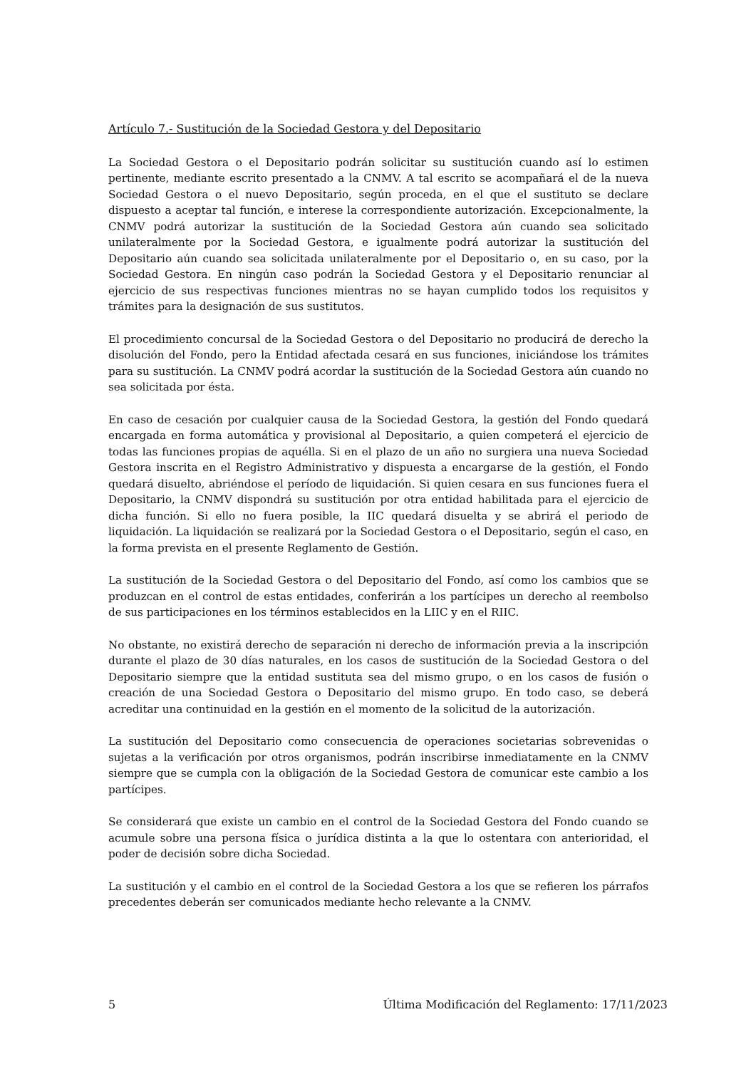Artículo 7.- Sustitución de la Sociedad Gestora y del Depositario
La Sociedad Gestora o el Depositario podrán solicitar su sustitución cuando así lo estimen pertinente, mediante escrito presentado a la CNMV. A tal escrito se acompañará el de la nueva Sociedad Gestora o el nuevo Depositario, según proceda, en el que el sustituto se declare dispuesto a aceptar tal función, e interese la correspondiente autorización. Excepcionalmente, la CNMV podrá autorizar la sustitución de la Sociedad Gestora aún cuando sea solicitado unilateralmente por la Sociedad Gestora, e igualmente podrá autorizar la sustitución del Depositario aún cuando sea solicitada unilateralmente por el Depositario o, en su caso, por la Sociedad Gestora. En ningún caso podrán la Sociedad Gestora y el Depositario renunciar al ejercicio de sus respectivas funciones mientras no se hayan cumplido todos los requisitos y trámites para la designación de sus sustitutos.
El procedimiento concursal de la Sociedad Gestora o del Depositario no producirá de derecho la disolución del Fondo, pero la Entidad afectada cesará en sus funciones, iniciándose los trámites para su sustitución. La CNMV podrá acordar la sustitución de la Sociedad Gestora aún cuando no sea solicitada por ésta.
En caso de cesación por cualquier causa de la Sociedad Gestora, la gestión del Fondo quedará encargada en forma automática y provisional al Depositario, a quien competerá el ejercicio de todas las funciones propias de aquélla. Si en el plazo de un año no surgiera una nueva Sociedad Gestora inscrita en el Registro Administrativo y dispuesta a encargarse de la gestión, el Fondo quedará disuelto, abriéndose el período de liquidación. Si quien cesara en sus funciones fuera el Depositario, la CNMV dispondrá su sustitución por otra entidad habilitada para el ejercicio de dicha función. Si ello no fuera posible, la IIC quedará disuelta y se abrirá el periodo de liquidación. La liquidación se realizará por la Sociedad Gestora o el Depositario, según el caso, en la forma prevista en el presente Reglamento de Gestión.
La sustitución de la Sociedad Gestora o del Depositario del Fondo, así como los cambios que se produzcan en el control de estas entidades, conferirán a los partícipes un derecho al reembolso de sus participaciones en los términos establecidos en la LIIC y en el RIIC.
No obstante, no existirá derecho de separación ni derecho de información previa a la inscripción durante el plazo de 30 días naturales, en los casos de sustitución de la Sociedad Gestora o del Depositario siempre que la entidad sustituta sea del mismo grupo, o en los casos de fusión o creación de una Sociedad Gestora o Depositario del mismo grupo. En todo caso, se deberá acreditar una continuidad en la gestión en el momento de la solicitud de la autorización.
La sustitución del Depositario como consecuencia de operaciones societarias sobrevenidas o sujetas a la verificación por otros organismos, podrán inscribirse inmediatamente en la CNMV siempre que se cumpla con la obligación de la Sociedad Gestora de comunicar este cambio a los partícipes.
Se considerará que existe un cambio en el control de la Sociedad Gestora del Fondo cuando se acumule sobre una persona física o jurídica distinta a la que lo ostentara con anterioridad, el poder de decisión sobre dicha Sociedad.
La sustitución y el cambio en el control de la Sociedad Gestora a los que se refieren los párrafos precedentes deberán ser comunicados mediante hecho relevante a la CNMV.
5 Última Modificación del Reglamento: 17/11/2023